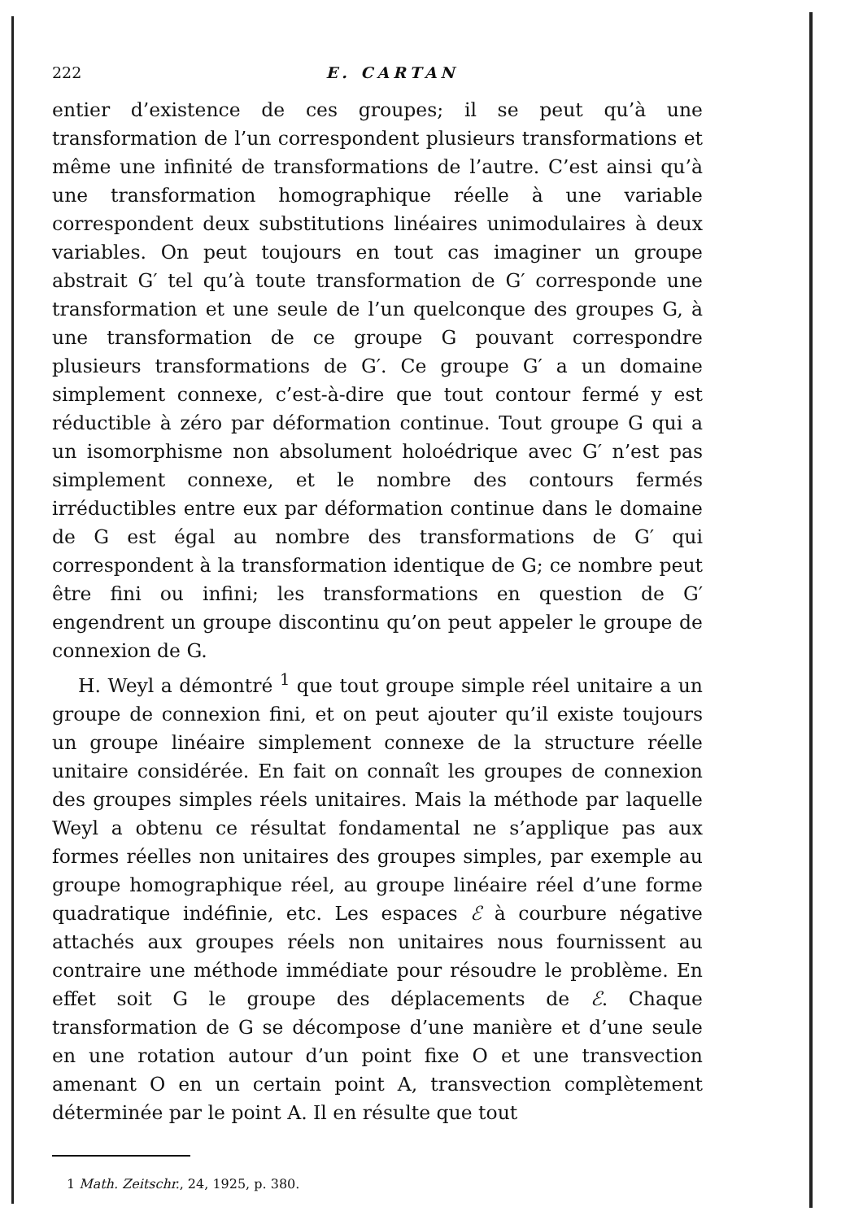222
E. CARTAN
entier d’existence de ces groupes; il se peut qu’à une transformation de l’un correspondent plusieurs transformations et même une infinité de transformations de l’autre. C’est ainsi qu’à une transformation homographique réelle à une variable correspondent deux substitutions linéaires unimodulaires à deux variables. On peut toujours en tout cas imaginer un groupe abstrait G′ tel qu’à toute transformation de G′ corresponde une transformation et une seule de l’un quelconque des groupes G, à une transformation de ce groupe G pouvant correspondre plusieurs transformations de G′. Ce groupe G′ a un domaine simplement connexe, c’est-à-dire que tout contour fermé y est réductible à zéro par déformation continue. Tout groupe G qui a un isomorphisme non absolument holoédrique avec G′ n’est pas simplement connexe, et le nombre des contours fermés irréductibles entre eux par déformation continue dans le domaine de G est égal au nombre des transformations de G′ qui correspondent à la transformation identique de G; ce nombre peut être fini ou infini; les transformations en question de G′ engendrent un groupe discontinu qu’on peut appeler le groupe de connexion de G.
H. Weyl a démontré <sup>1</sup> que tout groupe simple réel unitaire a un groupe de connexion fini, et on peut ajouter qu’il existe toujours un groupe linéaire simplement connexe de la structure réelle unitaire considérée. En fait on connaît les groupes de connexion des groupes simples réels unitaires. Mais la méthode par laquelle Weyl a obtenu ce résultat fondamental ne s’applique pas aux formes réelles non unitaires des groupes simples, par exemple au groupe homographique réel, au groupe linéaire réel d’une forme quadratique indéfinie, etc. Les espaces ℰ à courbure négative attachés aux groupes réels non unitaires nous fournissent au contraire une méthode immédiate pour résoudre le problème. En effet soit G le groupe des déplacements de ℰ. Chaque transformation de G se décompose d’une manière et d’une seule en une rotation autour d’un point fixe O et une transvection amenant O en un certain point A, transvection complètement déterminée par le point A. Il en résulte que tout
1 Math. Zeitschr., 24, 1925, p. 380.